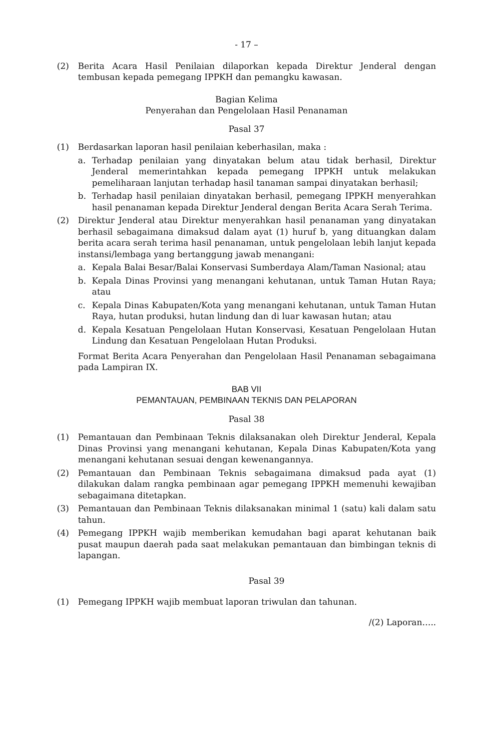- 17 –
(2) Berita Acara Hasil Penilaian dilaporkan kepada Direktur Jenderal dengan tembusan kepada pemegang IPPKH dan pemangku kawasan.
Bagian Kelima
Penyerahan dan Pengelolaan Hasil Penanaman
Pasal 37
(1) Berdasarkan laporan hasil penilaian keberhasilan, maka :
a. Terhadap penilaian yang dinyatakan belum atau tidak berhasil, Direktur Jenderal memerintahkan kepada pemegang IPPKH untuk melakukan pemeliharaan lanjutan terhadap hasil tanaman sampai dinyatakan berhasil;
b. Terhadap hasil penilaian dinyatakan berhasil, pemegang IPPKH menyerahkan hasil penanaman kepada Direktur Jenderal dengan Berita Acara Serah Terima.
(2) Direktur Jenderal atau Direktur menyerahkan hasil penanaman yang dinyatakan berhasil sebagaimana dimaksud dalam ayat (1) huruf b, yang dituangkan dalam berita acara serah terima hasil penanaman, untuk pengelolaan lebih lanjut kepada instansi/lembaga yang bertanggung jawab menangani:
a. Kepala Balai Besar/Balai Konservasi Sumberdaya Alam/Taman Nasional; atau
b. Kepala Dinas Provinsi yang menangani kehutanan, untuk Taman Hutan Raya; atau
c. Kepala Dinas Kabupaten/Kota yang menangani kehutanan, untuk Taman Hutan Raya, hutan produksi, hutan lindung dan di luar kawasan hutan; atau
d. Kepala Kesatuan Pengelolaan Hutan Konservasi, Kesatuan Pengelolaan Hutan Lindung dan Kesatuan Pengelolaan Hutan Produksi.
Format Berita Acara Penyerahan dan Pengelolaan Hasil Penanaman sebagaimana pada Lampiran IX.
BAB VII
PEMANTAUAN, PEMBINAAN TEKNIS DAN PELAPORAN
Pasal 38
(1) Pemantauan dan Pembinaan Teknis dilaksanakan oleh Direktur Jenderal, Kepala Dinas Provinsi yang menangani kehutanan, Kepala Dinas Kabupaten/Kota yang menangani kehutanan sesuai dengan kewenangannya.
(2) Pemantauan dan Pembinaan Teknis sebagaimana dimaksud pada ayat (1) dilakukan dalam rangka pembinaan agar pemegang IPPKH memenuhi kewajiban sebagaimana ditetapkan.
(3) Pemantauan dan Pembinaan Teknis dilaksanakan minimal 1 (satu) kali dalam satu tahun.
(4) Pemegang IPPKH wajib memberikan kemudahan bagi aparat kehutanan baik pusat maupun daerah pada saat melakukan pemantauan dan bimbingan teknis di lapangan.
Pasal 39
(1) Pemegang IPPKH wajib membuat laporan triwulan dan tahunan.
/(2) Laporan…..